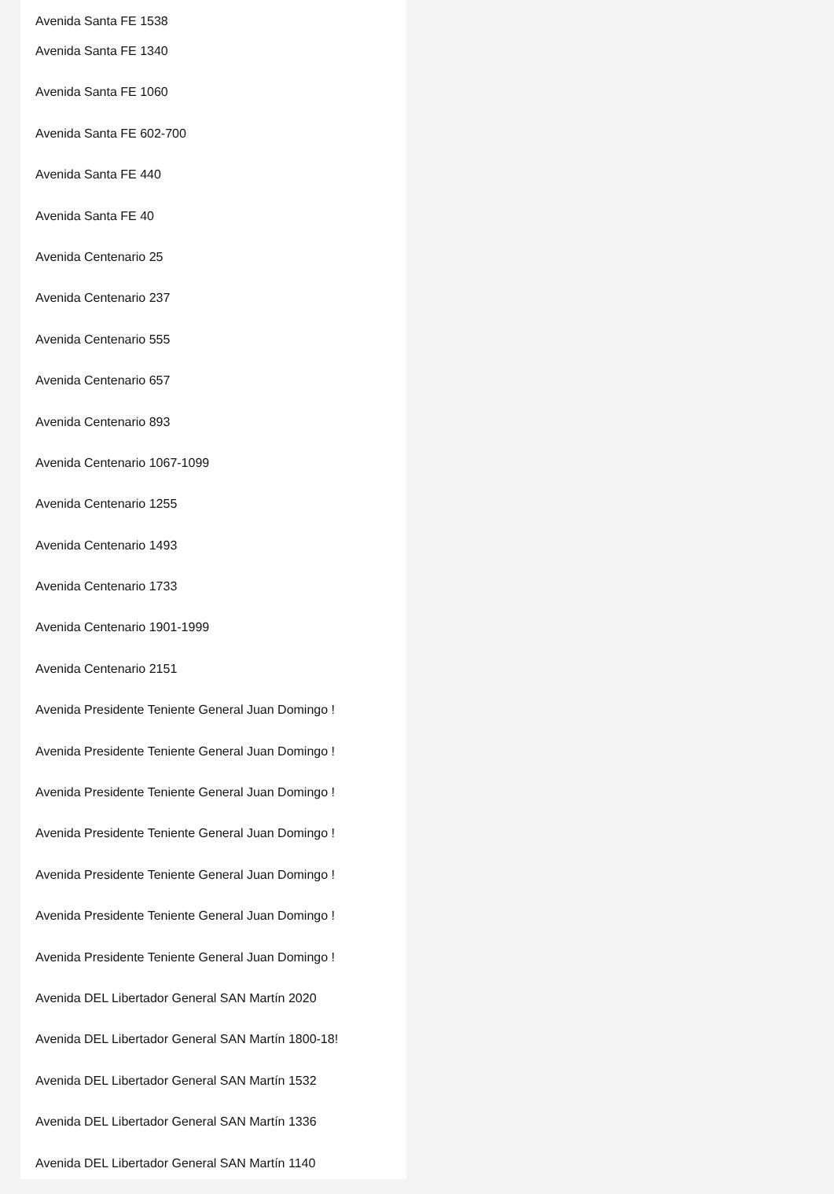Avenida Santa FE 1538
Avenida Santa FE 1340
Avenida Santa FE 1060
Avenida Santa FE 602-700
Avenida Santa FE 440
Avenida Santa FE 40
Avenida Centenario 25
Avenida Centenario 237
Avenida Centenario 555
Avenida Centenario 657
Avenida Centenario 893
Avenida Centenario 1067-1099
Avenida Centenario 1255
Avenida Centenario 1493
Avenida Centenario 1733
Avenida Centenario 1901-1999
Avenida Centenario 2151
Avenida Presidente Teniente General Juan Domingo !
Avenida Presidente Teniente General Juan Domingo !
Avenida Presidente Teniente General Juan Domingo !
Avenida Presidente Teniente General Juan Domingo !
Avenida Presidente Teniente General Juan Domingo !
Avenida Presidente Teniente General Juan Domingo !
Avenida Presidente Teniente General Juan Domingo !
Avenida DEL Libertador General SAN Martín 2020
Avenida DEL Libertador General SAN Martín 1800-18!
Avenida DEL Libertador General SAN Martín 1532
Avenida DEL Libertador General SAN Martín 1336
Avenida DEL Libertador General SAN Martín 1140